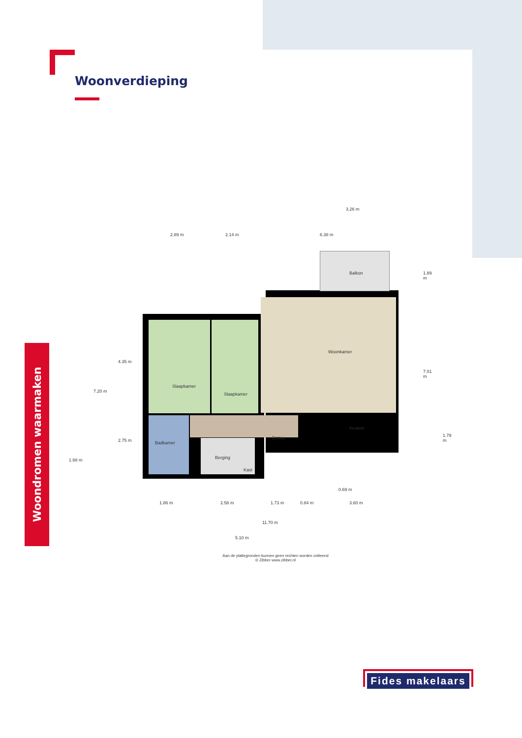Woonverdieping
Woondromen waarmaken
Balkon
Slaapkamer
Slaapkamer
Woonkamer
Keuken
Entree
Badkamer
Berging
Kast
3.26 m
2.89 m 2.14 m 6.38 m
1.89 m
7.01 m
1.79 m
7.20 m
4.35 m
2.75 m
1.68 m
0.69 m
1.86 m 2.58 m 1.73 m 0.84 m 3.60 m
11.70 m
5.10 m
Aan de plattegronden kunnen geen rechten worden ontleend
© Zibber www.zibber.nl
Fides makelaars